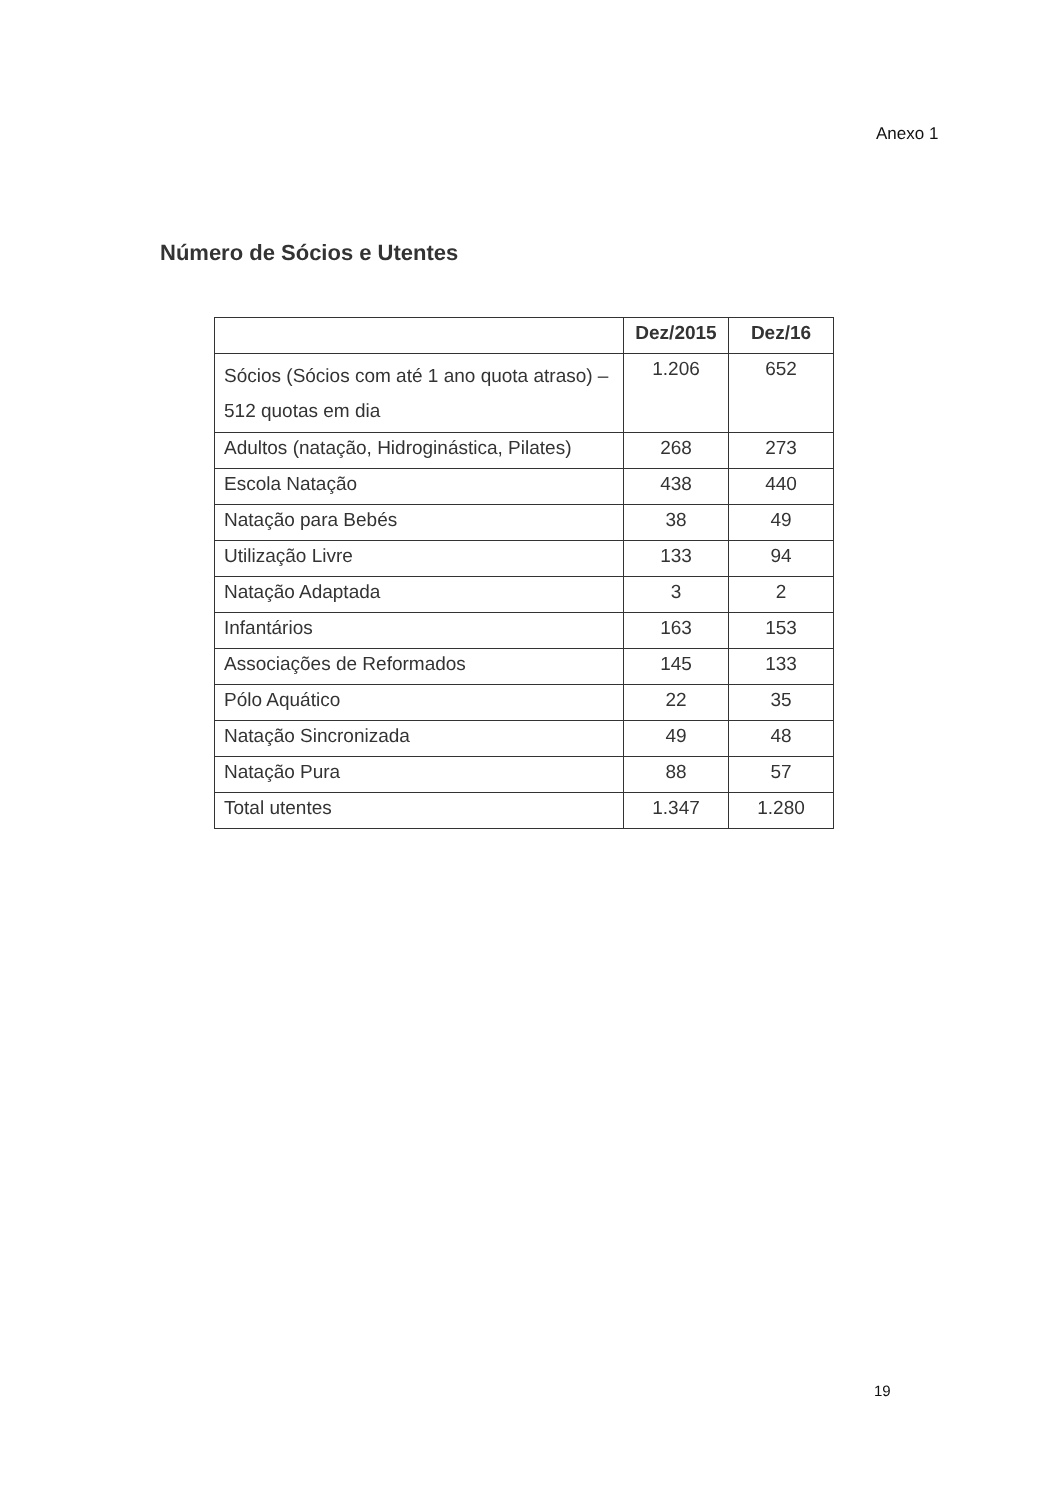Anexo 1
Número de Sócios e Utentes
| | Dez/2015 | Dez/16 |
| --- | --- | --- |
| Sócios (Sócios com até 1 ano quota atraso) – 512 quotas em dia | 1.206 | 652 |
| Adultos (natação, Hidroginástica, Pilates) | 268 | 273 |
| Escola Natação | 438 | 440 |
| Natação para Bebés | 38 | 49 |
| Utilização Livre | 133 | 94 |
| Natação Adaptada | 3 | 2 |
| Infantários | 163 | 153 |
| Associações de Reformados | 145 | 133 |
| Pólo Aquático | 22 | 35 |
| Natação Sincronizada | 49 | 48 |
| Natação Pura | 88 | 57 |
| Total utentes | 1.347 | 1.280 |
19